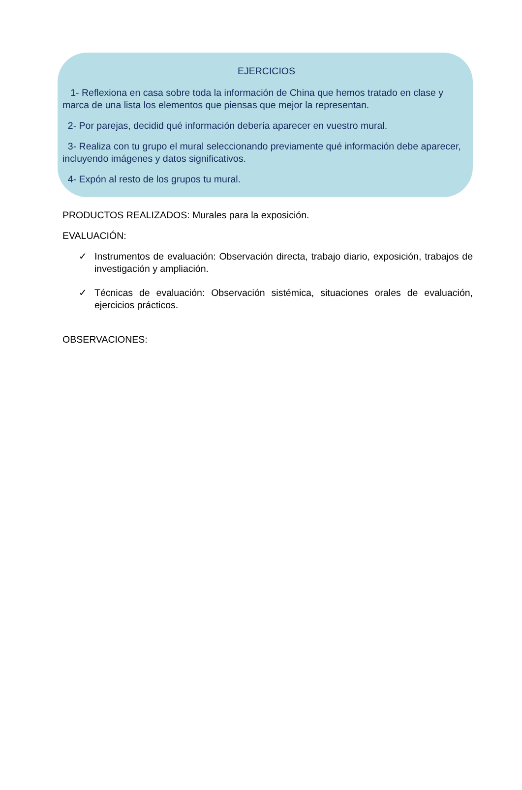EJERCICIOS
1- Reflexiona en casa sobre toda la información de China que hemos tratado en clase y marca de una lista los elementos que piensas que mejor la representan.
2- Por parejas, decidid qué información debería aparecer en vuestro mural.
3- Realiza con tu grupo el mural seleccionando previamente qué información debe aparecer, incluyendo imágenes y datos significativos.
4- Expón al resto de los grupos tu mural.
PRODUCTOS REALIZADOS: Murales para la exposición.
EVALUACIÓN:
✓ Instrumentos de evaluación: Observación directa, trabajo diario, exposición, trabajos de investigación y ampliación.
✓ Técnicas de evaluación: Observación sistémica, situaciones orales de evaluación, ejercicios prácticos.
OBSERVACIONES: